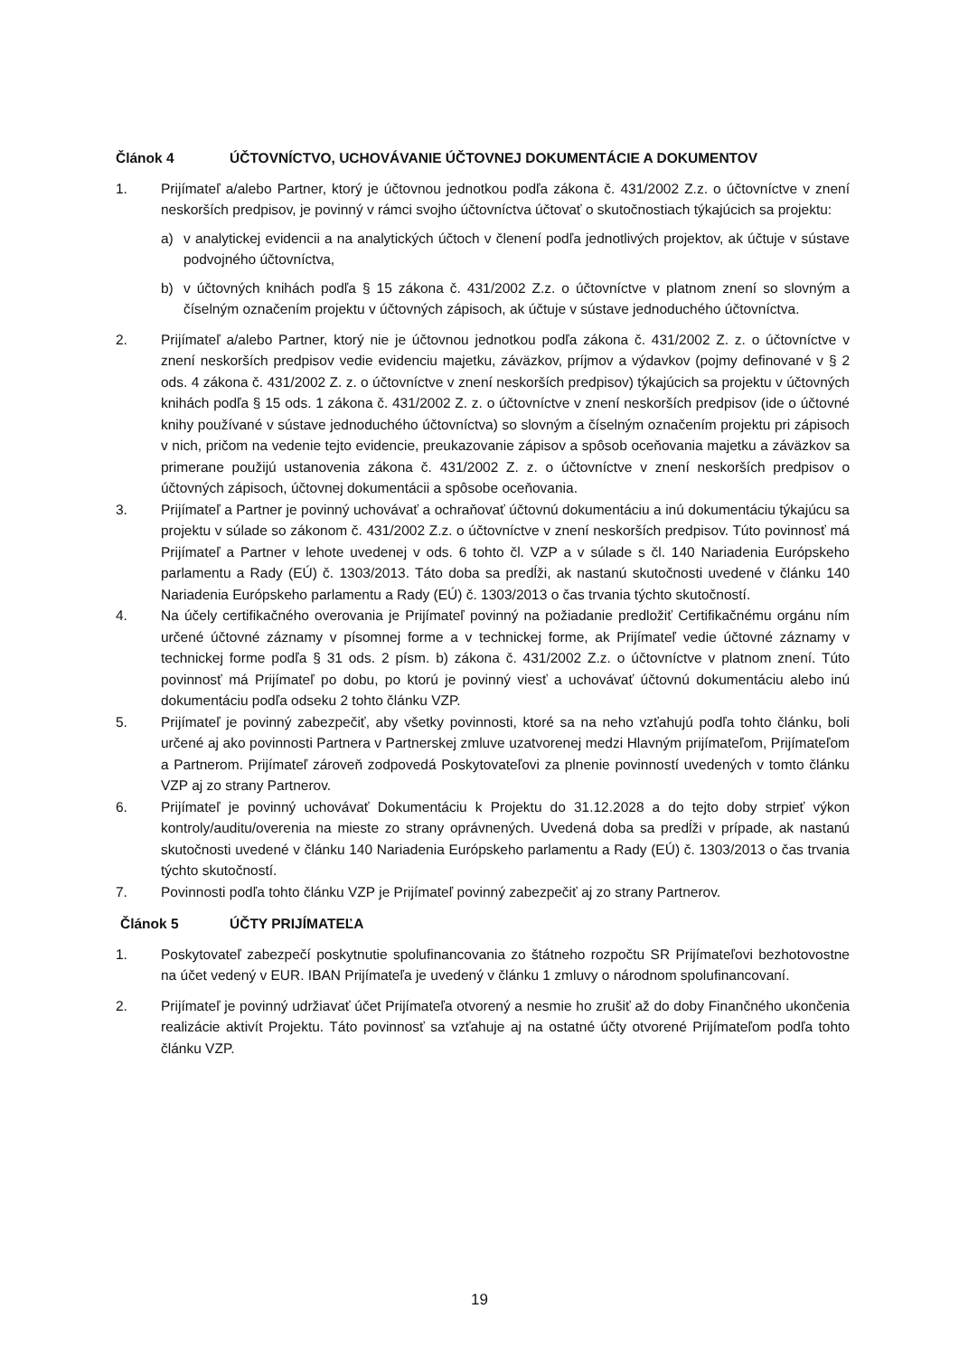Článok 4 ÚČTOVNÍCTVO, UCHOVÁVANIE ÚČTOVNEJ DOKUMENTÁCIE A DOKUMENTOV
1. Prijímateľ a/alebo Partner, ktorý je účtovnou jednotkou podľa zákona č. 431/2002 Z.z. o účtovníctve v znení neskorších predpisov, je povinný v rámci svojho účtovníctva účtovať o skutočnostiach týkajúcich sa projektu:
a) v analytickej evidencii a na analytických účtoch v členení podľa jednotlivých projektov, ak účtuje v sústave podvojného účtovníctva,
b) v účtovných knihách podľa § 15 zákona č. 431/2002 Z.z. o účtovníctve v platnom znení so slovným a číselným označením projektu v účtovných zápisoch, ak účtuje v sústave jednoduchého účtovníctva.
2. Prijímateľ a/alebo Partner, ktorý nie je účtovnou jednotkou podľa zákona č. 431/2002 Z. z. o účtovníctve v znení neskorších predpisov vedie evidenciu majetku, záväzkov, príjmov a výdavkov (pojmy definované v § 2 ods. 4 zákona č. 431/2002 Z. z. o účtovníctve v znení neskorších predpisov) týkajúcich sa projektu v účtovných knihách podľa § 15 ods. 1 zákona č. 431/2002 Z. z. o účtovníctve v znení neskorších predpisov (ide o účtovné knihy používané v sústave jednoduchého účtovníctva) so slovným a číselným označením projektu pri zápisoch v nich, pričom na vedenie tejto evidencie, preukazovanie zápisov a spôsob oceňovania majetku a záväzkov sa primerane použijú ustanovenia zákona č. 431/2002 Z. z. o účtovníctve v znení neskorších predpisov o účtovných zápisoch, účtovnej dokumentácii a spôsobe oceňovania.
3. Prijímateľ a Partner je povinný uchovávať a ochraňovať účtovnú dokumentáciu a inú dokumentáciu týkajúcu sa projektu v súlade so zákonom č. 431/2002 Z.z. o účtovníctve v znení neskorších predpisov. Túto povinnosť má Prijímateľ a Partner v lehote uvedenej v ods. 6 tohto čl. VZP a v súlade s čl. 140 Nariadenia Európskeho parlamentu a Rady (EÚ) č. 1303/2013. Táto doba sa predĺži, ak nastanú skutočnosti uvedené v článku 140 Nariadenia Európskeho parlamentu a Rady (EÚ) č. 1303/2013 o čas trvania týchto skutočností.
4. Na účely certifikačného overovania je Prijímateľ povinný na požiadanie predložiť Certifikačnému orgánu ním určené účtovné záznamy v písomnej forme a v technickej forme, ak Prijímateľ vedie účtovné záznamy v technickej forme podľa § 31 ods. 2 písm. b) zákona č. 431/2002 Z.z. o účtovníctve v platnom znení. Túto povinnosť má Prijímateľ po dobu, po ktorú je povinný viesť a uchovávať účtovnú dokumentáciu alebo inú dokumentáciu podľa odseku 2 tohto článku VZP.
5. Prijímateľ je povinný zabezpečiť, aby všetky povinnosti, ktoré sa na neho vzťahujú podľa tohto článku, boli určené aj ako povinnosti Partnera v Partnerskej zmluve uzatvorenej medzi Hlavným prijímateľom, Prijímateľom a Partnerom. Prijímateľ zároveň zodpovedá Poskytovateľovi za plnenie povinností uvedených v tomto článku VZP aj zo strany Partnerov.
6. Prijímateľ je povinný uchovávať Dokumentáciu k Projektu do 31.12.2028 a do tejto doby strpieť výkon kontroly/auditu/overenia na mieste zo strany oprávnených. Uvedená doba sa predĺži v prípade, ak nastanú skutočnosti uvedené v článku 140 Nariadenia Európskeho parlamentu a Rady (EÚ) č. 1303/2013 o čas trvania týchto skutočností.
7. Povinnosti podľa tohto článku VZP je Prijímateľ povinný zabezpečiť aj zo strany Partnerov.
Článok 5 ÚČTY PRIJÍMATEĽA
1. Poskytovateľ zabezpečí poskytnutie spolufinancovania zo štátneho rozpočtu SR Prijímateľovi bezhotovostne na účet vedený v EUR. IBAN Prijímateľa je uvedený v článku 1 zmluvy o národnom spolufinancovaní.
2. Prijímateľ je povinný udržiavať účet Prijímateľa otvorený a nesmie ho zrušiť až do doby Finančného ukončenia realizácie aktivít Projektu. Táto povinnosť sa vzťahuje aj na ostatné účty otvorené Prijímateľom podľa tohto článku VZP.
19